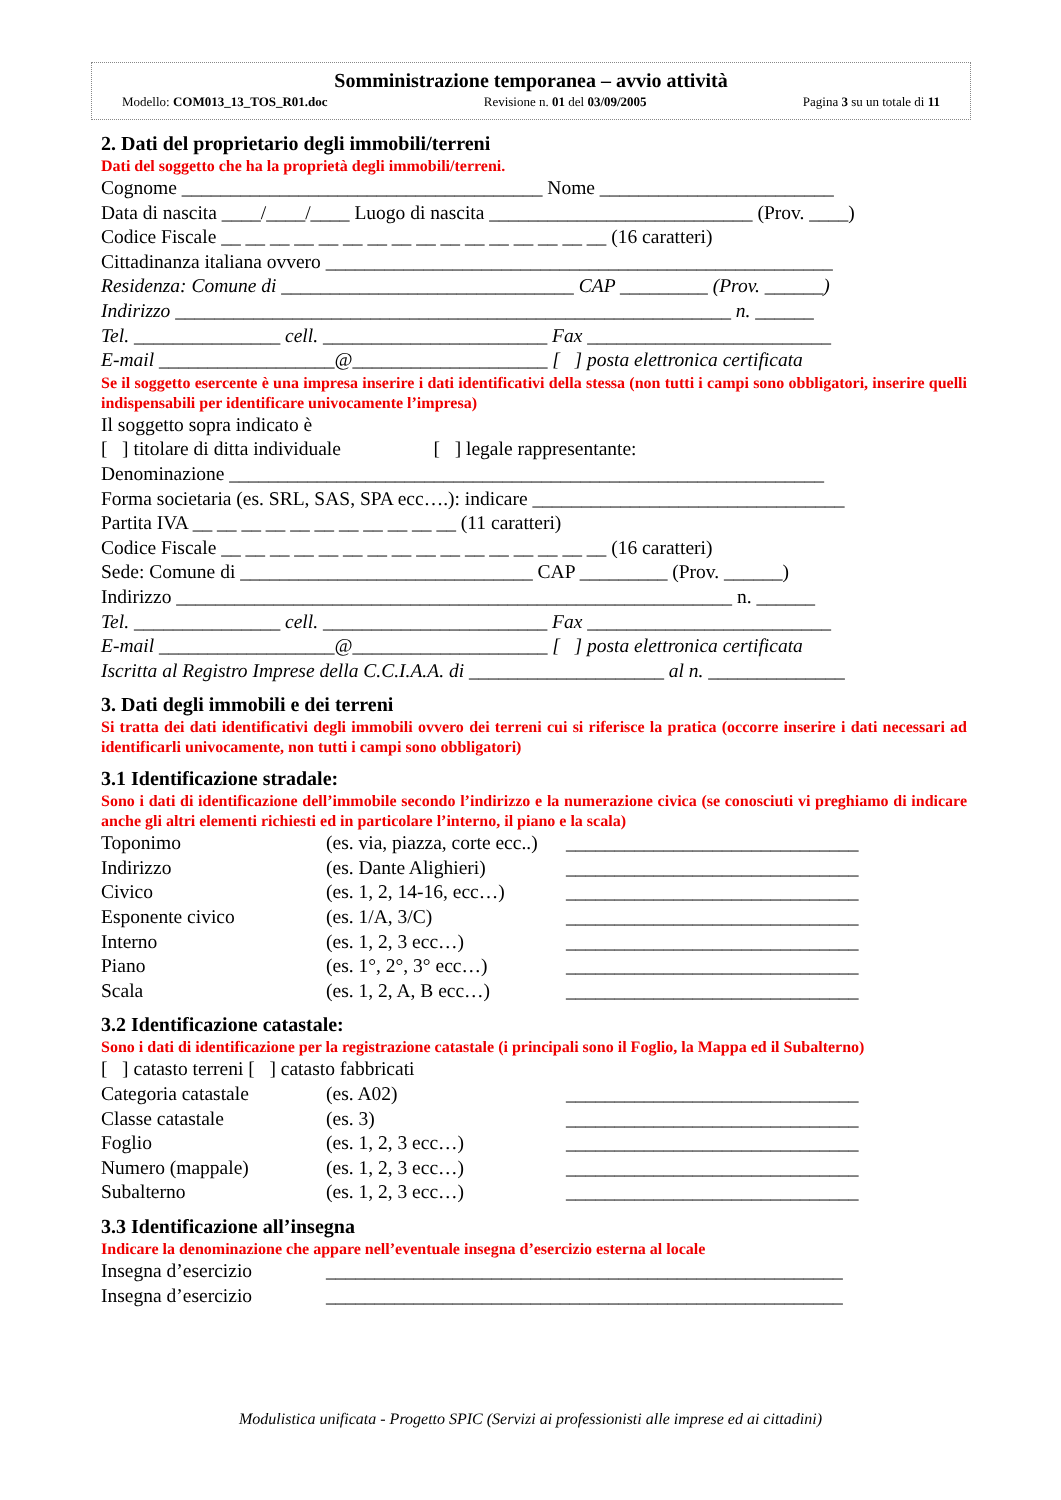Somministrazione temporanea – avvio attività
Modello: COM013_13_TOS_R01.doc Revisione n. 01 del 03/09/2005 Pagina 3 su un totale di 11
2. Dati del proprietario degli immobili/terreni
Dati del soggetto che ha la proprietà degli immobili/terreni.
Cognome _____________________________________ Nome ________________________
Data di nascita ____/____/____ Luogo di nascita ___________________________ (Prov. ____)
Codice Fiscale __ __ __ __ __ __ __ __ __ __ __ __ __ __ __ __ (16 caratteri)
Cittadinanza italiana ovvero ____________________________________________________
Residenza: Comune di ______________________________ CAP _________ (Prov. ______)
Indirizzo _________________________________________________________ n. ______
Tel. _______________ cell. _______________________ Fax _________________________
E-mail __________________@____________________ [ ] posta elettronica certificata
Se il soggetto esercente è una impresa inserire i dati identificativi della stessa (non tutti i campi sono obbligatori, inserire quelli indispensabili per identificare univocamente l’impresa)
Il soggetto sopra indicato è
[ ] titolare di ditta individuale [ ] legale rappresentante:
Denominazione _____________________________________________________________
Forma societaria (es. SRL, SAS, SPA ecc….): indicare ________________________________
Partita IVA __ __ __ __ __ __ __ __ __ __ __ (11 caratteri)
Codice Fiscale __ __ __ __ __ __ __ __ __ __ __ __ __ __ __ __ (16 caratteri)
Sede: Comune di ______________________________ CAP _________ (Prov. ______)
Indirizzo _________________________________________________________ n. ______
Tel. _______________ cell. _______________________ Fax _________________________
E-mail __________________@____________________ [ ] posta elettronica certificata
Iscritta al Registro Imprese della C.C.I.A.A. di ____________________ al n. ______________
3. Dati degli immobili e dei terreni
Si tratta dei dati identificativi degli immobili ovvero dei terreni cui si riferisce la pratica (occorre inserire i dati necessari ad identificarli univocamente, non tutti i campi sono obbligatori)
3.1 Identificazione stradale:
Sono i dati di identificazione dell’immobile secondo l’indirizzo e la numerazione civica (se conosciuti vi preghiamo di indicare anche gli altri elementi richiesti ed in particolare l’interno, il piano e la scala)
Toponimo (es. via, piazza, corte ecc..) ______________________________ Indirizzo (es. Dante Alighieri) ______________________________ Civico (es. 1, 2, 14-16, ecc…) ______________________________ Esponente civico (es. 1/A, 3/C) ______________________________ Interno (es. 1, 2, 3 ecc…) ______________________________ Piano (es. 1°, 2°, 3° ecc…) ______________________________ Scala (es. 1, 2, A, B ecc…) ______________________________
3.2 Identificazione catastale:
Sono i dati di identificazione per la registrazione catastale (i principali sono il Foglio, la Mappa ed il Subalterno)
[ ] catasto terreni [ ] catasto fabbricati
Categoria catastale (es. A02) ______________________________ Classe catastale (es. 3) ______________________________ Foglio (es. 1, 2, 3 ecc…) ______________________________ Numero (mappale) (es. 1, 2, 3 ecc…) ______________________________ Subalterno (es. 1, 2, 3 ecc…) ______________________________
3.3 Identificazione all’insegna
Indicare la denominazione che appare nell’eventuale insegna d’esercizio esterna al locale
Insegna d’esercizio _____________________________________________________ Insegna d’esercizio _____________________________________________________
Modulistica unificata - Progetto SPIC (Servizi ai professionisti alle imprese ed ai cittadini)